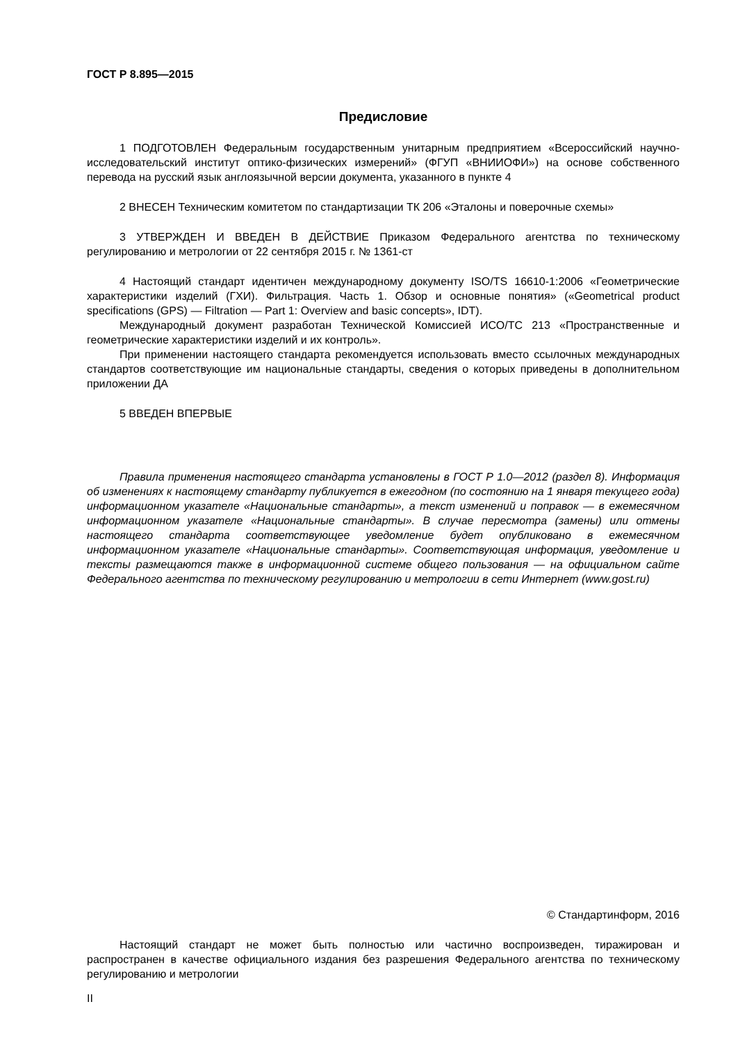ГОСТ Р 8.895—2015
Предисловие
1 ПОДГОТОВЛЕН Федеральным государственным унитарным предприятием «Всероссийский научно-исследовательский институт оптико-физических измерений» (ФГУП «ВНИИОФИ») на основе собственного перевода на русский язык англоязычной версии документа, указанного в пункте 4
2 ВНЕСЕН Техническим комитетом по стандартизации ТК 206 «Эталоны и поверочные схемы»
3 УТВЕРЖДЕН И ВВЕДЕН В ДЕЙСТВИЕ Приказом Федерального агентства по техническому регулированию и метрологии от 22 сентября 2015 г. № 1361-ст
4 Настоящий стандарт идентичен международному документу ISO/TS 16610-1:2006 «Геометрические характеристики изделий (ГХИ). Фильтрация. Часть 1. Обзор и основные понятия» («Geometrical product specifications (GPS) — Filtration — Part 1: Overview and basic concepts», IDT).
Международный документ разработан Технической Комиссией ИСО/ТС 213 «Пространственные и геометрические характеристики изделий и их контроль».
При применении настоящего стандарта рекомендуется использовать вместо ссылочных международных стандартов соответствующие им национальные стандарты, сведения о которых приведены в дополнительном приложении ДА
5 ВВЕДЕН ВПЕРВЫЕ
Правила применения настоящего стандарта установлены в ГОСТ Р 1.0—2012 (раздел 8). Информация об изменениях к настоящему стандарту публикуется в ежегодном (по состоянию на 1 января текущего года) информационном указателе «Национальные стандарты», а текст изменений и поправок — в ежемесячном информационном указателе «Национальные стандарты». В случае пересмотра (замены) или отмены настоящего стандарта соответствующее уведомление будет опубликовано в ежемесячном информационном указателе «Национальные стандарты». Соответствующая информация, уведомление и тексты размещаются также в информационной системе общего пользования — на официальном сайте Федерального агентства по техническому регулированию и метрологии в сети Интернет (www.gost.ru)
© Стандартинформ, 2016
Настоящий стандарт не может быть полностью или частично воспроизведен, тиражирован и распространен в качестве официального издания без разрешения Федерального агентства по техническому регулированию и метрологии
II